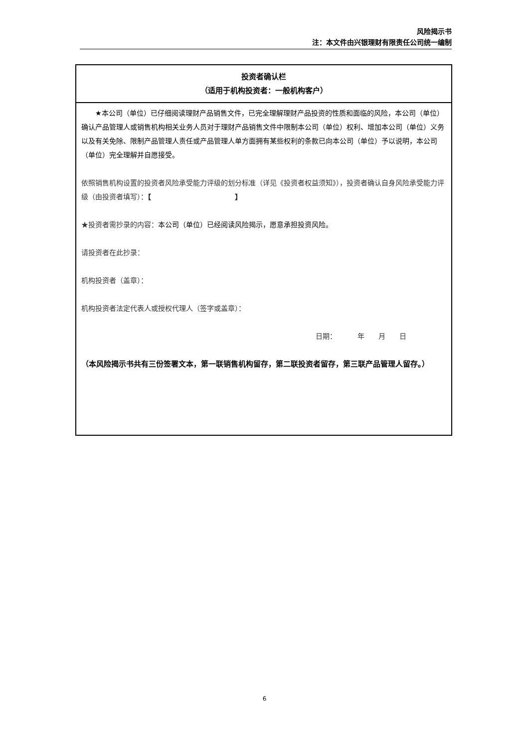风险揭示书
注：本文件由兴银理财有限责任公司统一编制
| 投资者确认栏 （适用于机构投资者：一般机构客户） |
| ★本公司（单位）已仔细阅读理财产品销售文件，已完全理解理财产品投资的性质和面临的风险，本公司（单位）确认产品管理人或销售机构相关业务人员对于理财产品销售文件中限制本公司（单位）权利、增加本公司（单位）义务以及有关免除、限制产品管理人责任或产品管理人单方面拥有某些权利的条款已向本公司（单位）予以说明，本公司（单位）完全理解并自愿接受。 依照销售机构设置的投资者风险承受能力评级的划分标准（详见《投资者权益须知》），投资者确认自身风险承受能力评级（由投资者填写）： 【 】 ★投资者需抄录的内容： 本公司（单位）已经阅读风险揭示，愿意承担投资风险。 请投资者在此抄录： 机构投资者（盖章）： 机构投资者法定代表人或授权代理人（签字或盖章）： 日期： 年 月 日 （本风险揭示书共有三份签署文本，第一联销售机构留存，第二联投资者留存，第三联产品管理人留存。） |
6